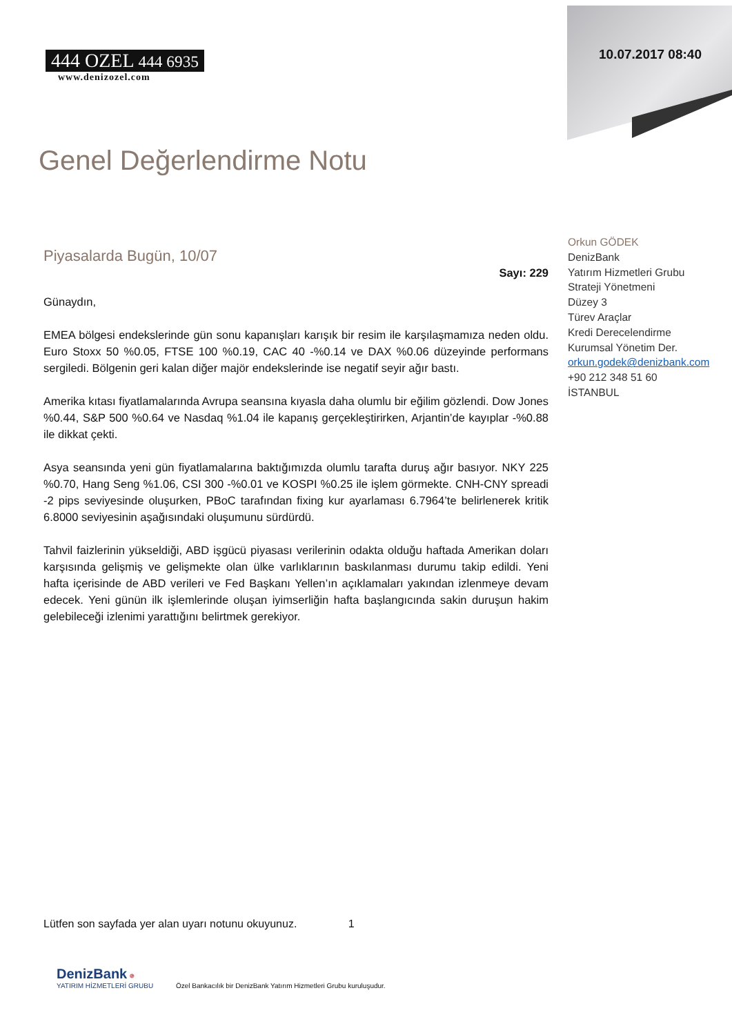10.07.2017 08:40
444 OZEL 444 6935
www.denizozel.com
Genel Değerlendirme Notu
Piyasalarda Bugün, 10/07
Sayı: 229
Günaydın,
EMEA bölgesi endekslerinde gün sonu kapanışları karışık bir resim ile karşılaşmamıza neden oldu. Euro Stoxx 50 %0.05, FTSE 100 %0.19, CAC 40 -%0.14 ve DAX %0.06 düzeyinde performans sergiledi. Bölgenin geri kalan diğer majör endekslerinde ise negatif seyir ağır bastı.
Amerika kıtası fiyatlamalarında Avrupa seansına kıyasla daha olumlu bir eğilim gözlendi. Dow Jones %0.44, S&P 500 %0.64 ve Nasdaq %1.04 ile kapanış gerçekleştirirken, Arjantin’de kayıplar -%0.88 ile dikkat çekti.
Asya seansında yeni gün fiyatlamalarına baktığımızda olumlu tarafta duruş ağır basıyor. NKY 225 %0.70, Hang Seng %1.06, CSI 300 -%0.01 ve KOSPI %0.25 ile işlem görmekte. CNH-CNY spreadi -2 pips seviyesinde oluşurken, PBoC tarafından fixing kur ayarlaması 6.7964’te belirlenerek kritik 6.8000 seviyesinin aşağısındaki oluşumunu sürdürdü.
Tahvil faizlerinin yükseldiği, ABD işgücü piyasası verilerinin odakta olduğu haftada Amerikan doları karşısında gelişmiş ve gelişmekte olan ülke varlıklarının baskılanması durumu takip edildi. Yeni hafta içerisinde de ABD verileri ve Fed Başkanı Yellen’ın açıklamaları yakından izlenmeye devam edecek. Yeni günün ilk işlemlerinde oluşan iyimserliğin hafta başlangıcında sakin duruşun hakim gelebileceği izlenimi yarattığını belirtmek gerekiyor.
Orkun GÖDEK
DenizBank
Yatırım Hizmetleri Grubu
Strateji Yönetmeni
Düzey 3
Türev Araçlar
Kredi Derecelendirme
Kurumsal Yönetim Der.
orkun.godek@denizbank.com
+90 212 348 51 60
İSTANBUL
Lütfen son sayfada yer alan uyarı notunu okuyunuz. 1
DenizBank ✵
YATIRIM HİZMETLERİ GRUBU Özel Bankacılık bir DenizBank Yatırım Hizmetleri Grubu kuruluşudur.